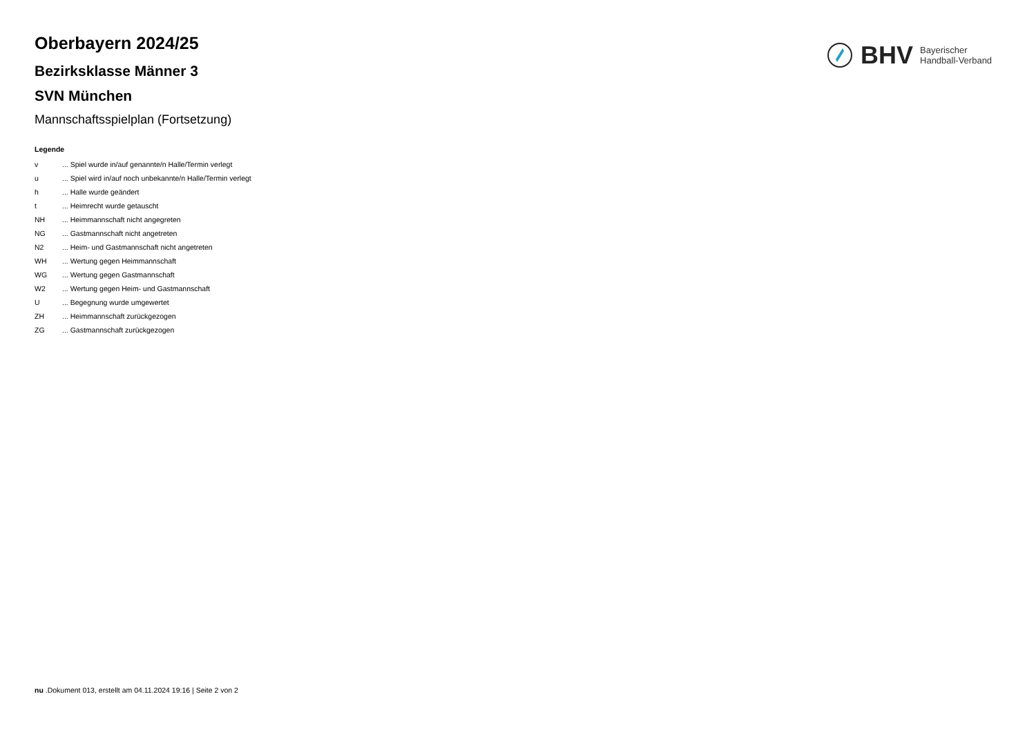BHV Bayerischer
Handball-Verband
Oberbayern 2024/25
Bezirksklasse Männer 3
SVN München
Mannschaftsspielplan (Fortsetzung)
Legende
| v | ... Spiel wurde in/auf genannte/n Halle/Termin verlegt |
| u | ... Spiel wird in/auf noch unbekannte/n Halle/Termin verlegt |
| h | ... Halle wurde geändert |
| t | ... Heimrecht wurde getauscht |
| NH | ... Heimmannschaft nicht angegreten |
| NG | ... Gastmannschaft nicht angetreten |
| N2 | ... Heim- und Gastmannschaft nicht angetreten |
| WH | ... Wertung gegen Heimmannschaft |
| WG | ... Wertung gegen Gastmannschaft |
| W2 | ... Wertung gegen Heim- und Gastmannschaft |
| U | ... Begegnung wurde umgewertet |
| ZH | ... Heimmannschaft zurückgezogen |
| ZG | ... Gastmannschaft zurückgezogen |
nu .Dokument 013, erstellt am 04.11.2024 19:16 | Seite 2 von 2